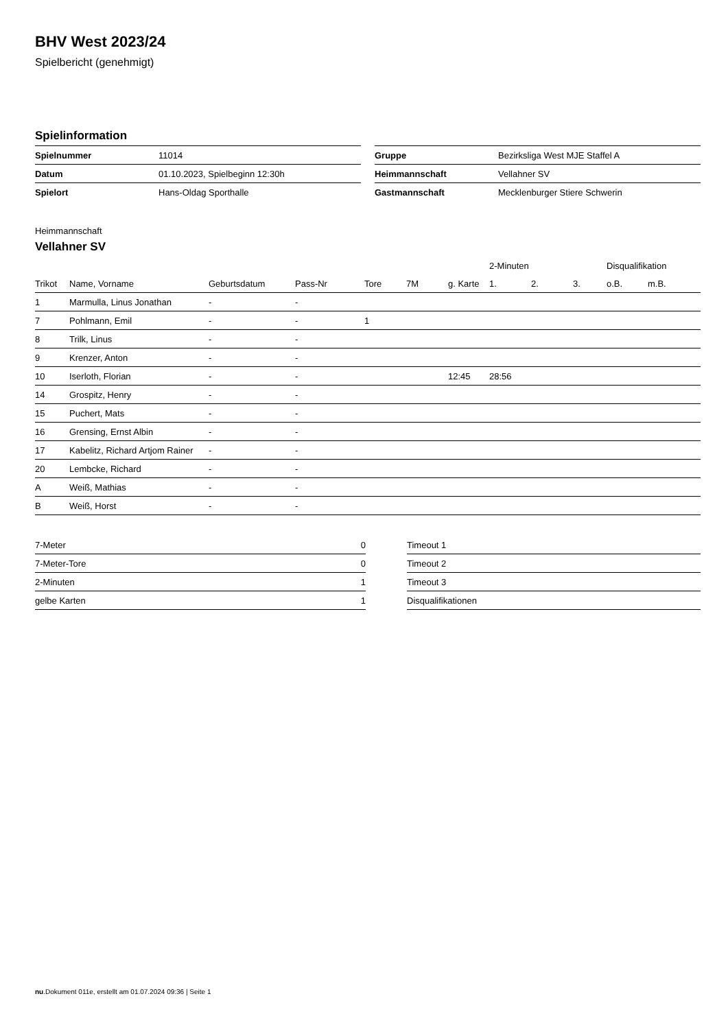BHV West 2023/24
Spielbericht (genehmigt)
Spielinformation
| Spielnummer | 11014 |
| Datum | 01.10.2023, Spielbeginn 12:30h |
| Spielort | Hans-Oldag Sporthalle |
| Gruppe | Bezirksliga West MJE Staffel A |
| Heimmannschaft | Vellahner SV |
| Gastmannschaft | Mecklenburger Stiere Schwerin |
Heimmannschaft
Vellahner SV
| | | | | | | | 2-Minuten | | | Disqualifikation | |
| --- | --- | --- | --- | --- | --- | --- | --- | --- | --- | --- | --- |
| Trikot | Name, Vorname | Geburtsdatum | Pass-Nr | Tore | 7M | g. Karte | 1. | 2. | 3. | o.B. | m.B. |
| 1 | Marmulla, Linus Jonathan | - | - | | | | | | | | |
| 7 | Pohlmann, Emil | - | - | 1 | | | | | | | |
| 8 | Trilk, Linus | - | - | | | | | | | | |
| 9 | Krenzer, Anton | - | - | | | | | | | | |
| 10 | Iserloth, Florian | - | - | | | 12:45 | 28:56 | | | | |
| 14 | Grospitz, Henry | - | - | | | | | | | | |
| 15 | Puchert, Mats | - | - | | | | | | | | |
| 16 | Grensing, Ernst Albin | - | - | | | | | | | | |
| 17 | Kabelitz, Richard Artjom Rainer | - | - | | | | | | | | |
| 20 | Lembcke, Richard | - | - | | | | | | | | |
| A | Weiß, Mathias | - | - | | | | | | | | |
| B | Weiß, Horst | - | - | | | | | | | | |
| 7-Meter | 0 |
| 7-Meter-Tore | 0 |
| 2-Minuten | 1 |
| gelbe Karten | 1 |
| Timeout 1 |
| Timeout 2 |
| Timeout 3 |
| Disqualifikationen |
nu.Dokument 011e, erstellt am 01.07.2024 09:36 | Seite 1